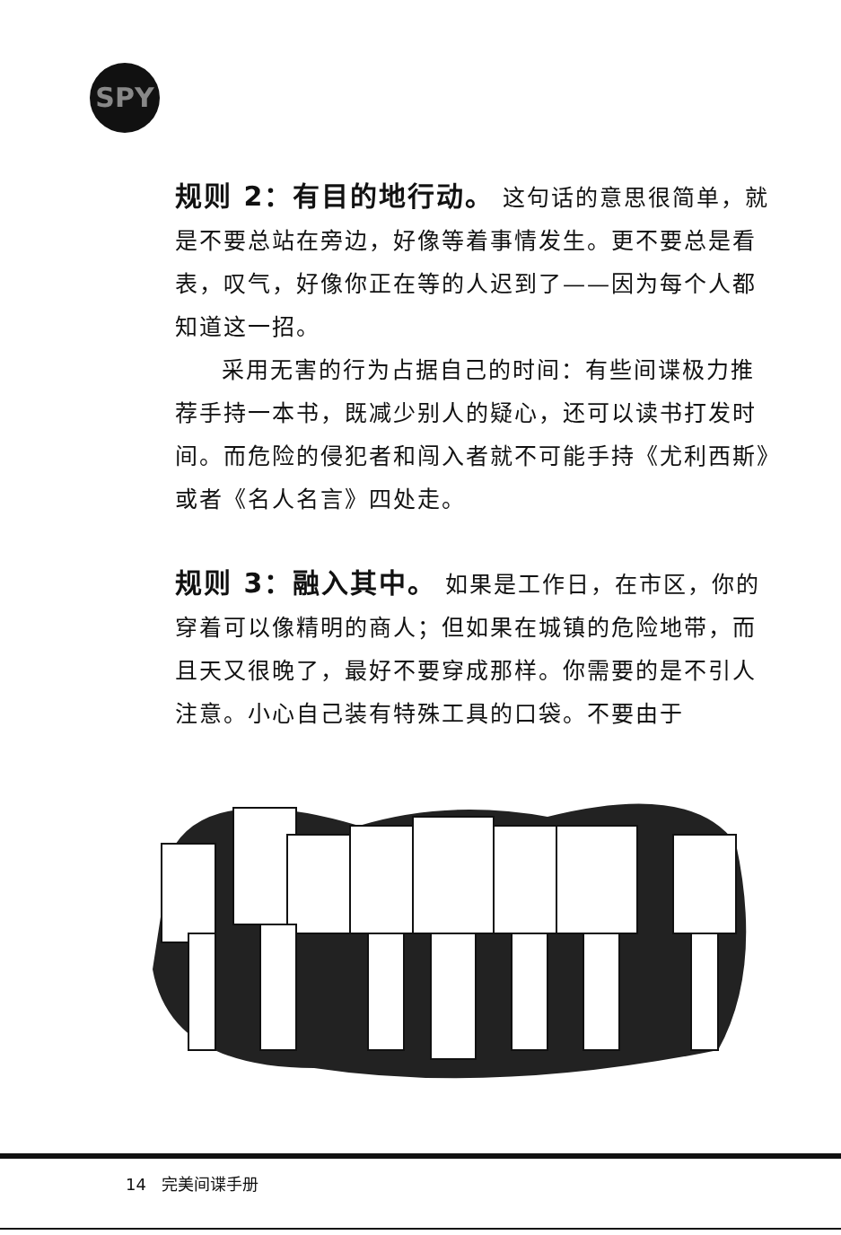SPY
规则 2：有目的地行动。 这句话的意思很简单，就是不要总站在旁边，好像等着事情发生。更不要总是看表，叹气，好像你正在等的人迟到了——因为每个人都知道这一招。
采用无害的行为占据自己的时间：有些间谍极力推荐手持一本书，既减少别人的疑心，还可以读书打发时间。而危险的侵犯者和闯入者就不可能手持《尤利西斯》或者《名人名言》四处走。
规则 3：融入其中。 如果是工作日，在市区，你的穿着可以像精明的商人；但如果在城镇的危险地带，而且天又很晚了，最好不要穿成那样。你需要的是不引人注意。小心自己装有特殊工具的口袋。不要由于
14 完美间谍手册